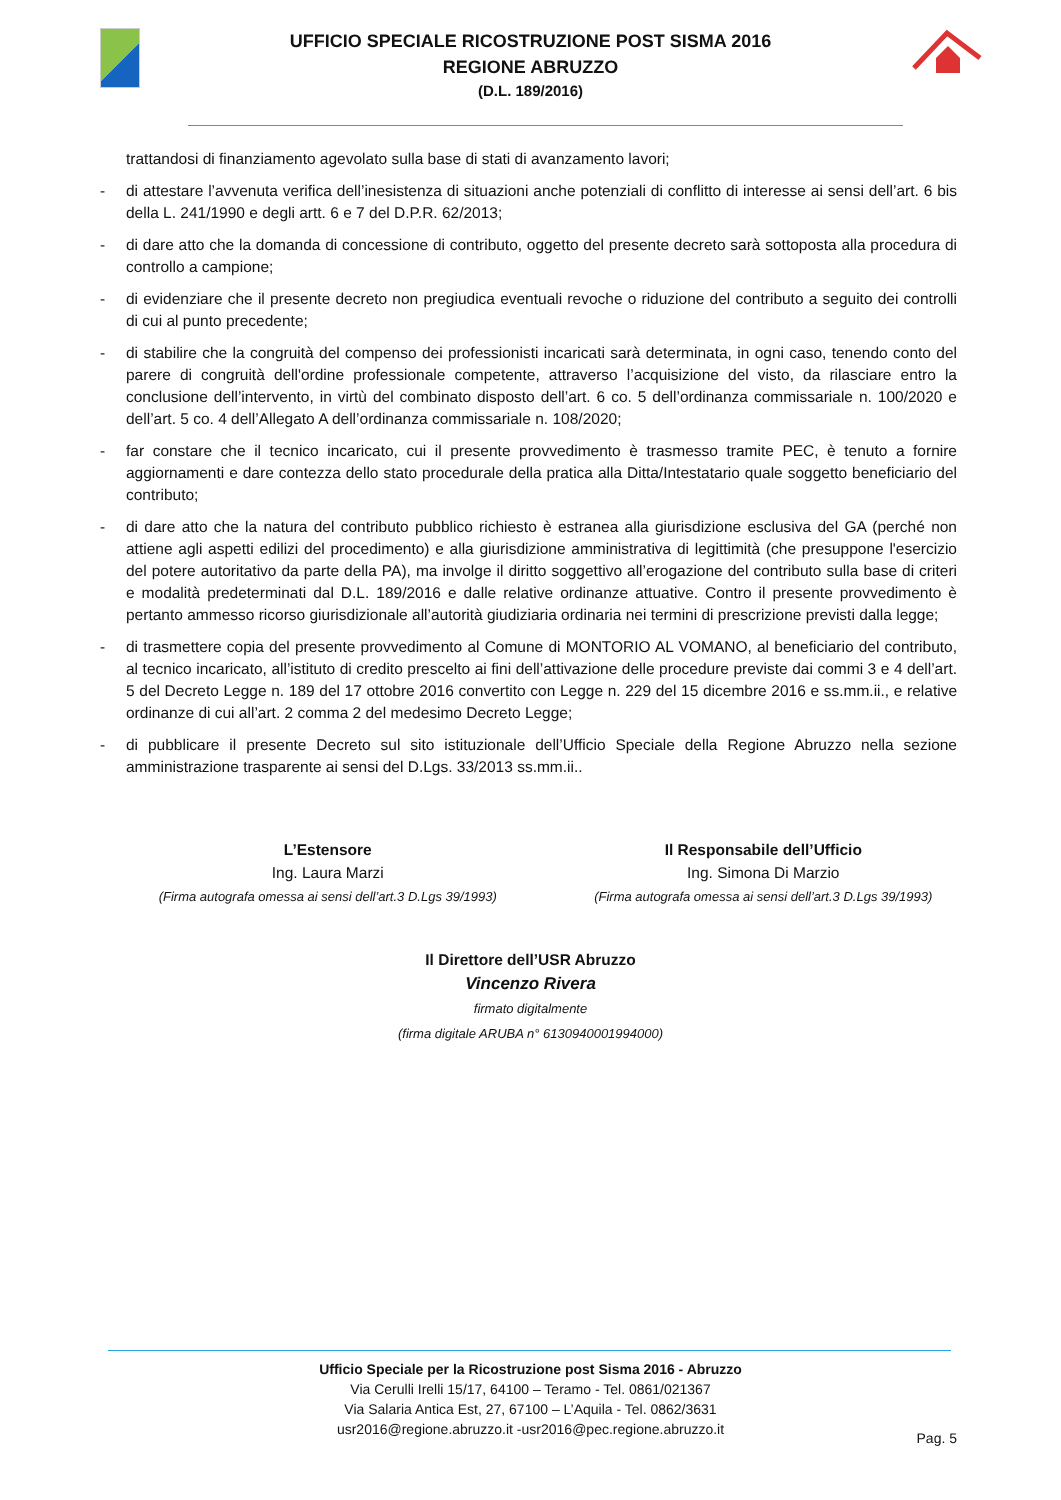UFFICIO SPECIALE RICOSTRUZIONE POST SISMA 2016
REGIONE ABRUZZO
(D.L. 189/2016)
trattandosi di finanziamento agevolato sulla base di stati di avanzamento lavori;
- di attestare l’avvenuta verifica dell’inesistenza di situazioni anche potenziali di conflitto di interesse ai sensi dell’art. 6 bis della L. 241/1990 e degli artt. 6 e 7 del D.P.R. 62/2013;
- di dare atto che la domanda di concessione di contributo, oggetto del presente decreto sarà sottoposta alla procedura di controllo a campione;
- di evidenziare che il presente decreto non pregiudica eventuali revoche o riduzione del contributo a seguito dei controlli di cui al punto precedente;
- di stabilire che la congruità del compenso dei professionisti incaricati sarà determinata, in ogni caso, tenendo conto del parere di congruità dell'ordine professionale competente, attraverso l’acquisizione del visto, da rilasciare entro la conclusione dell’intervento, in virtù del combinato disposto dell’art. 6 co. 5 dell’ordinanza commissariale n. 100/2020 e dell’art. 5 co. 4 dell’Allegato A dell’ordinanza commissariale n. 108/2020;
- far constare che il tecnico incaricato, cui il presente provvedimento è trasmesso tramite PEC, è tenuto a fornire aggiornamenti e dare contezza dello stato procedurale della pratica alla Ditta/Intestatario quale soggetto beneficiario del contributo;
- di dare atto che la natura del contributo pubblico richiesto è estranea alla giurisdizione esclusiva del GA (perché non attiene agli aspetti edilizi del procedimento) e alla giurisdizione amministrativa di legittimità (che presuppone l'esercizio del potere autoritativo da parte della PA), ma involge il diritto soggettivo all’erogazione del contributo sulla base di criteri e modalità predeterminati dal D.L. 189/2016 e dalle relative ordinanze attuative. Contro il presente provvedimento è pertanto ammesso ricorso giurisdizionale all’autorità giudiziaria ordinaria nei termini di prescrizione previsti dalla legge;
- di trasmettere copia del presente provvedimento al Comune di MONTORIO AL VOMANO, al beneficiario del contributo, al tecnico incaricato, all’istituto di credito prescelto ai fini dell’attivazione delle procedure previste dai commi 3 e 4 dell’art. 5 del Decreto Legge n. 189 del 17 ottobre 2016 convertito con Legge n. 229 del 15 dicembre 2016 e ss.mm.ii., e relative ordinanze di cui all’art. 2 comma 2 del medesimo Decreto Legge;
- di pubblicare il presente Decreto sul sito istituzionale dell’Ufficio Speciale della Regione Abruzzo nella sezione amministrazione trasparente ai sensi del D.Lgs. 33/2013 ss.mm.ii..
L’Estensore
Ing. Laura Marzi
(Firma autografa omessa ai sensi dell’art.3 D.Lgs 39/1993)
Il Responsabile dell’Ufficio
Ing. Simona Di Marzio
(Firma autografa omessa ai sensi dell’art.3 D.Lgs 39/1993)
Il Direttore dell’USR Abruzzo
Vincenzo Rivera
firmato digitalmente
(firma digitale ARUBA n° 6130940001994000)
Ufficio Speciale per la Ricostruzione post Sisma 2016 - Abruzzo
Via Cerulli Irelli 15/17, 64100 – Teramo - Tel. 0861/021367
Via Salaria Antica Est, 27, 67100 – L’Aquila - Tel. 0862/3631
usr2016@regione.abruzzo.it -usr2016@pec.regione.abruzzo.it
Pag. 5